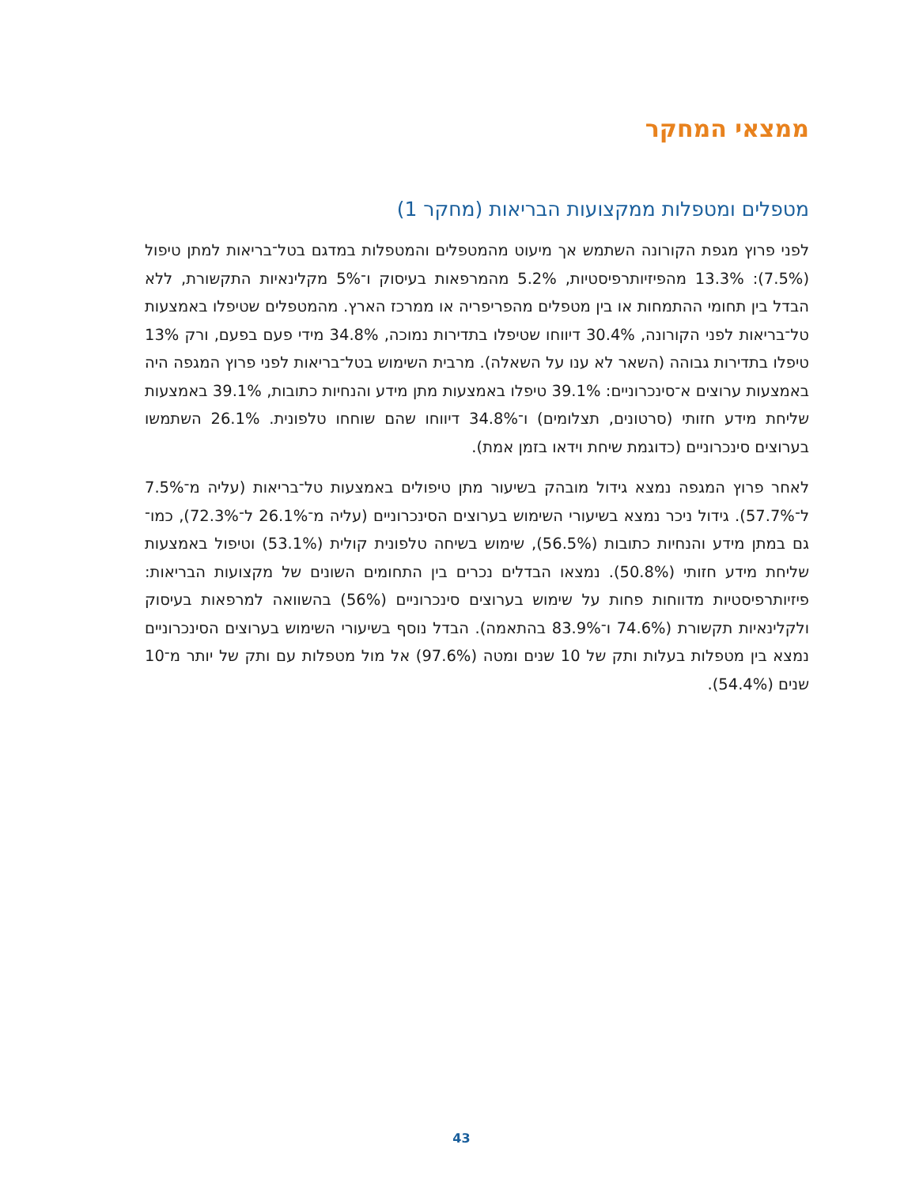ממצאי המחקר
מטפלים ומטפלות ממקצועות הבריאות (מחקר 1)
לפני פרוץ מגפת הקורונה השתמש אך מיעוט מהמטפלים והמטפלות במדגם בטל־בריאות למתן טיפול (7.5%): 13.3% מהפיזיותרפיסטיות, 5.2% מהמרפאות בעיסוק ו־5% מקלינאיות התקשורת, ללא הבדל בין תחומי ההתמחות או בין מטפלים מהפריפריה או ממרכז הארץ. מהמטפלים שטיפלו באמצעות טל־בריאות לפני הקורונה, 30.4% דיווחו שטיפלו בתדירות נמוכה, 34.8% מידי פעם בפעם, ורק 13% טיפלו בתדירות גבוהה (השאר לא ענו על השאלה). מרבית השימוש בטל־בריאות לפני פרוץ המגפה היה באמצעות ערוצים א־סינכרוניים: 39.1% טיפלו באמצעות מתן מידע והנחיות כתובות, 39.1% באמצעות שליחת מידע חזותי (סרטונים, תצלומים) ו־34.8% דיווחו שהם שוחחו טלפונית. 26.1% השתמשו בערוצים סינכרוניים (כדוגמת שיחת וידאו בזמן אמת).
לאחר פרוץ המגפה נמצא גידול מובהק בשיעור מתן טיפולים באמצעות טל־בריאות (עליה מ־7.5% ל־57.7%). גידול ניכר נמצא בשיעורי השימוש בערוצים הסינכרוניים (עליה מ־26.1% ל־72.3%), כמו־גם במתן מידע והנחיות כתובות (56.5%), שימוש בשיחה טלפונית קולית (53.1%) וטיפול באמצעות שליחת מידע חזותי (50.8%). נמצאו הבדלים נכרים בין התחומים השונים של מקצועות הבריאות: פיזיותרפיסטיות מדווחות פחות על שימוש בערוצים סינכרוניים (56%) בהשוואה למרפאות בעיסוק ולקלינאיות תקשורת (74.6% ו־83.9% בהתאמה). הבדל נוסף בשיעורי השימוש בערוצים הסינכרוניים נמצא בין מטפלות בעלות ותק של 10 שנים ומטה (97.6%) אל מול מטפלות עם ותק של יותר מ־10 שנים (54.4%).
43